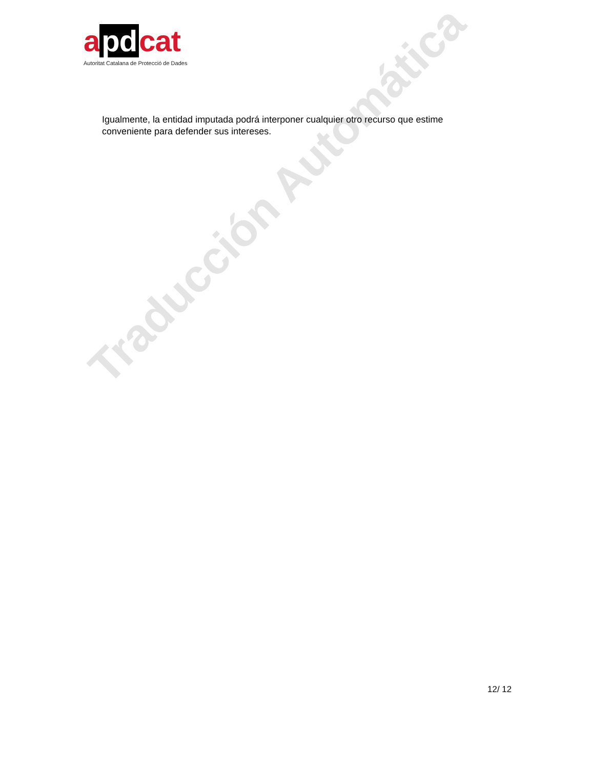Traducción Automática
a pd cat
Autoritat Catalana de Protecció de Dades
Igualmente, la entidad imputada podrá interponer cualquier otro recurso que estime conveniente para defender sus intereses.
12/ 12